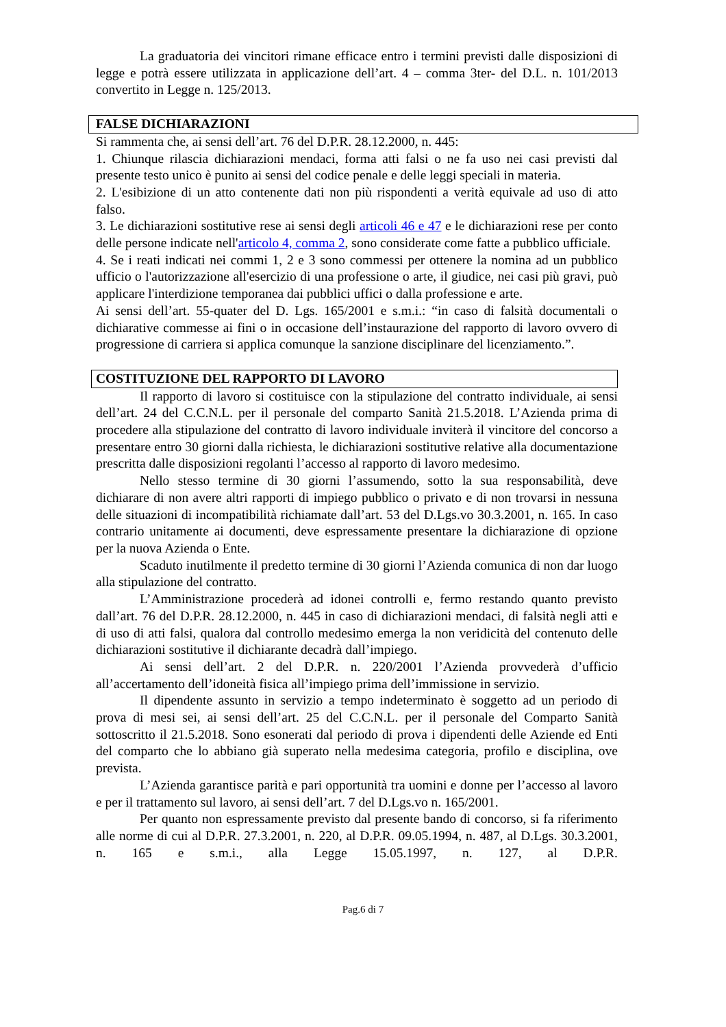La graduatoria dei vincitori rimane efficace entro i termini previsti dalle disposizioni di legge e potrà essere utilizzata in applicazione dell’art. 4 – comma 3ter- del D.L. n. 101/2013 convertito in Legge n. 125/2013.
FALSE DICHIARAZIONI
Si rammenta che, ai sensi dell’art. 76 del D.P.R. 28.12.2000, n. 445:
1. Chiunque rilascia dichiarazioni mendaci, forma atti falsi o ne fa uso nei casi previsti dal presente testo unico è punito ai sensi del codice penale e delle leggi speciali in materia.
2. L'esibizione di un atto contenente dati non più rispondenti a verità equivale ad uso di atto falso.
3. Le dichiarazioni sostitutive rese ai sensi degli articoli 46 e 47 e le dichiarazioni rese per conto delle persone indicate nell'articolo 4, comma 2, sono considerate come fatte a pubblico ufficiale.
4. Se i reati indicati nei commi 1, 2 e 3 sono commessi per ottenere la nomina ad un pubblico ufficio o l'autorizzazione all'esercizio di una professione o arte, il giudice, nei casi più gravi, può applicare l'interdizione temporanea dai pubblici uffici o dalla professione e arte.
Ai sensi dell’art. 55-quater del D. Lgs. 165/2001 e s.m.i.: “in caso di falsità documentali o dichiarative commesse ai fini o in occasione dell’instaurazione del rapporto di lavoro ovvero di progressione di carriera si applica comunque la sanzione disciplinare del licenziamento.”.
COSTITUZIONE DEL RAPPORTO DI LAVORO
Il rapporto di lavoro si costituisce con la stipulazione del contratto individuale, ai sensi dell’art. 24 del C.C.N.L. per il personale del comparto Sanità 21.5.2018. L’Azienda prima di procedere alla stipulazione del contratto di lavoro individuale inviterà il vincitore del concorso a presentare entro 30 giorni dalla richiesta, le dichiarazioni sostitutive relative alla documentazione prescritta dalle disposizioni regolanti l’accesso al rapporto di lavoro medesimo.
Nello stesso termine di 30 giorni l’assumendo, sotto la sua responsabilità, deve dichiarare di non avere altri rapporti di impiego pubblico o privato e di non trovarsi in nessuna delle situazioni di incompatibilità richiamate dall’art. 53 del D.Lgs.vo 30.3.2001, n. 165. In caso contrario unitamente ai documenti, deve espressamente presentare la dichiarazione di opzione per la nuova Azienda o Ente.
Scaduto inutilmente il predetto termine di 30 giorni l’Azienda comunica di non dar luogo alla stipulazione del contratto.
L’Amministrazione procederà ad idonei controlli e, fermo restando quanto previsto dall’art. 76 del D.P.R. 28.12.2000, n. 445 in caso di dichiarazioni mendaci, di falsità negli atti e di uso di atti falsi, qualora dal controllo medesimo emerga la non veridicità del contenuto delle dichiarazioni sostitutive il dichiarante decadrà dall’impiego.
Ai sensi dell’art. 2 del D.P.R. n. 220/2001 l’Azienda provvederà d’ufficio all’accertamento dell’idoneità fisica all’impiego prima dell’immissione in servizio.
Il dipendente assunto in servizio a tempo indeterminato è soggetto ad un periodo di prova di mesi sei, ai sensi dell’art. 25 del C.C.N.L. per il personale del Comparto Sanità sottoscritto il 21.5.2018. Sono esonerati dal periodo di prova i dipendenti delle Aziende ed Enti del comparto che lo abbiano già superato nella medesima categoria, profilo e disciplina, ove prevista.
L’Azienda garantisce parità e pari opportunità tra uomini e donne per l’accesso al lavoro e per il trattamento sul lavoro, ai sensi dell’art. 7 del D.Lgs.vo n. 165/2001.
Per quanto non espressamente previsto dal presente bando di concorso, si fa riferimento alle norme di cui al D.P.R. 27.3.2001, n. 220, al D.P.R. 09.05.1994, n. 487, al D.Lgs. 30.3.2001, n. 165 e s.m.i., alla Legge 15.05.1997, n. 127, al D.P.R.
Pag.6 di 7